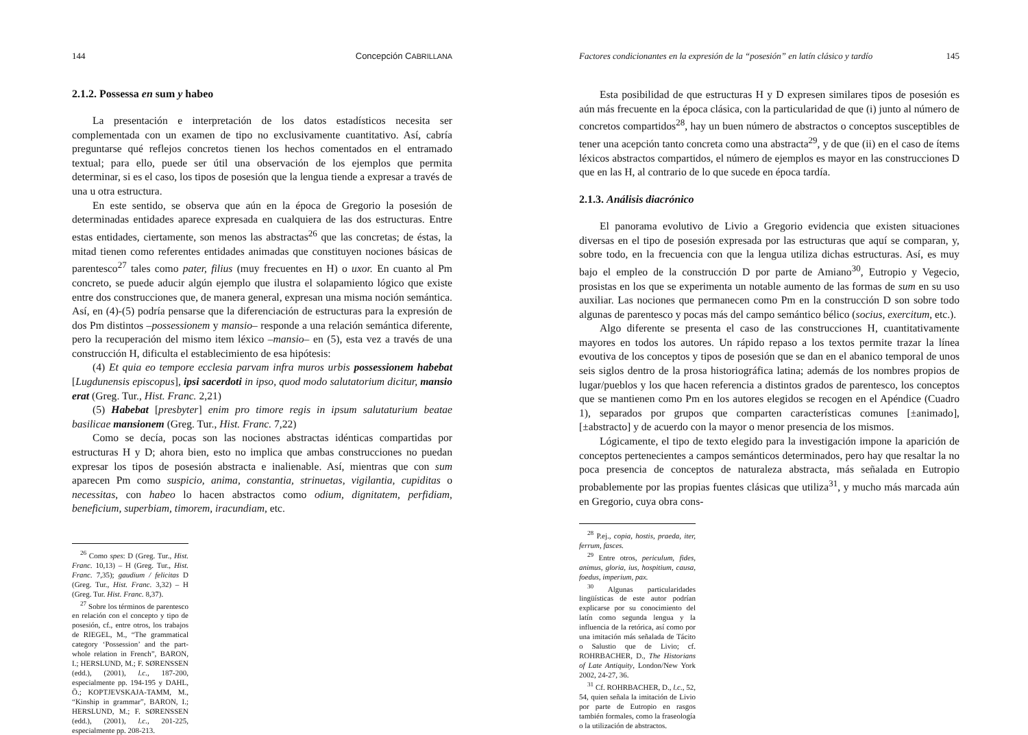144 Concepción CABRILLANA
2.1.2. Possessa en sum y habeo
La presentación e interpretación de los datos estadísticos necesita ser complementada con un examen de tipo no exclusivamente cuantitativo. Así, cabría preguntarse qué reflejos concretos tienen los hechos comentados en el entramado textual; para ello, puede ser útil una observación de los ejemplos que permita determinar, si es el caso, los tipos de posesión que la lengua tiende a expresar a través de una u otra estructura.
En este sentido, se observa que aún en la época de Gregorio la posesión de determinadas entidades aparece expresada en cualquiera de las dos estructuras. Entre estas entidades, ciertamente, son menos las abstractas<sup>26</sup> que las concretas; de éstas, la mitad tienen como referentes entidades animadas que constituyen nociones básicas de parentesco<sup>27</sup> tales como pater, filius (muy frecuentes en H) o uxor. En cuanto al Pm concreto, se puede aducir algún ejemplo que ilustra el solapamiento lógico que existe entre dos construcciones que, de manera general, expresan una misma noción semántica. Así, en (4)-(5) podría pensarse que la diferenciación de estructuras para la expresión de dos Pm distintos –possessionem y mansio– responde a una relación semántica diferente, pero la recuperación del mismo item léxico –mansio– en (5), esta vez a través de una construcción H, dificulta el establecimiento de esa hipótesis:
(4) Et quia eo tempore ecclesia parvam infra muros urbis possessionem habebat [Lugdunensis episcopus], ipsi sacerdoti in ipso, quod modo salutatorium dicitur, mansio erat (Greg. Tur., Hist. Franc. 2,21)
(5) Habebat [presbyter] enim pro timore regis in ipsum salutaturium beatae basilicae mansionem (Greg. Tur., Hist. Franc. 7,22)
Como se decía, pocas son las nociones abstractas idénticas compartidas por estructuras H y D; ahora bien, esto no implica que ambas construcciones no puedan expresar los tipos de posesión abstracta e inalienable. Así, mientras que con sum aparecen Pm como suspicio, anima, constantia, strinuetas, vigilantia, cupiditas o necessitas, con habeo lo hacen abstractos como odium, dignitatem, perfidiam, beneficium, superbiam, timorem, iracundiam, etc.
<sup>26</sup> Como spes: D (Greg. Tur., Hist. Franc. 10,13) – H (Greg. Tur., Hist. Franc. 7,35); gaudium / felicitas D (Greg. Tur., Hist. Franc. 3,32) – H (Greg. Tur. Hist. Franc. 8,37).
<sup>27</sup> Sobre los términos de parentesco en relación con el concepto y tipo de posesión, cf., entre otros, los trabajos de RIEGEL, M., “The grammatical category ‘Possession’ and the part-whole relation in French”, BARON, I.; HERSLUND, M.; F. SØRENSSEN (edd.), (2001), l.c., 187-200, especialmente pp. 194-195 y DAHL, Ö.; KOPTJEVSKAJA-TAMM, M., “Kinship in grammar”, BARON, I.; HERSLUND, M.; F. SØRENSSEN (edd.), (2001), l.c., 201-225, especialmente pp. 208-213.
Factores condicionantes en la expresión de la “posesión” en latín clásico y tardío 145
Esta posibilidad de que estructuras H y D expresen similares tipos de posesión es aún más frecuente en la época clásica, con la particularidad de que (i) junto al número de concretos compartidos<sup>28</sup>, hay un buen número de abstractos o conceptos susceptibles de tener una acepción tanto concreta como una abstracta<sup>29</sup>, y de que (ii) en el caso de ítems léxicos abstractos compartidos, el número de ejemplos es mayor en las construcciones D que en las H, al contrario de lo que sucede en época tardía.
2.1.3. Análisis diacrónico
El panorama evolutivo de Livio a Gregorio evidencia que existen situaciones diversas en el tipo de posesión expresada por las estructuras que aquí se comparan, y, sobre todo, en la frecuencia con que la lengua utiliza dichas estructuras. Así, es muy bajo el empleo de la construcción D por parte de Amiano<sup>30</sup>, Eutropio y Vegecio, prosistas en los que se experimenta un notable aumento de las formas de sum en su uso auxiliar. Las nociones que permanecen como Pm en la construcción D son sobre todo algunas de parentesco y pocas más del campo semántico bélico (socius, exercitum, etc.).
Algo diferente se presenta el caso de las construcciones H, cuantitativamente mayores en todos los autores. Un rápido repaso a los textos permite trazar la línea evoutiva de los conceptos y tipos de posesión que se dan en el abanico temporal de unos seis siglos dentro de la prosa historiográfica latina; además de los nombres propios de lugar/pueblos y los que hacen referencia a distintos grados de parentesco, los conceptos que se mantienen como Pm en los autores elegidos se recogen en el Apéndice (Cuadro 1), separados por grupos que comparten características comunes [±animado], [±abstracto] y de acuerdo con la mayor o menor presencia de los mismos.
Lógicamente, el tipo de texto elegido para la investigación impone la aparición de conceptos pertenecientes a campos semánticos determinados, pero hay que resaltar la no poca presencia de conceptos de naturaleza abstracta, más señalada en Eutropio probablemente por las propias fuentes clásicas que utiliza<sup>31</sup>, y mucho más marcada aún en Gregorio, cuya obra cons-
<sup>28</sup> P.ej., copia, hostis, praeda, iter, ferrum, fasces.
<sup>29</sup> Entre otros, periculum, fides, animus, gloria, ius, hospitium, causa, foedus, imperium, pax.
<sup>30</sup> Algunas particularidades lingüísticas de este autor podrían explicarse por su conocimiento del latín como segunda lengua y la influencia de la retórica, así como por una imitación más señalada de Tácito o Salustio que de Livio; cf. ROHRBACHER, D., The Historians of Late Antiquity, London/New York 2002, 24-27, 36.
<sup>31</sup> Cf. ROHRBACHER, D., l.c., 52, 54, quien señala la imitación de Livio por parte de Eutropio en rasgos también formales, como la fraseología o la utilización de abstractos.